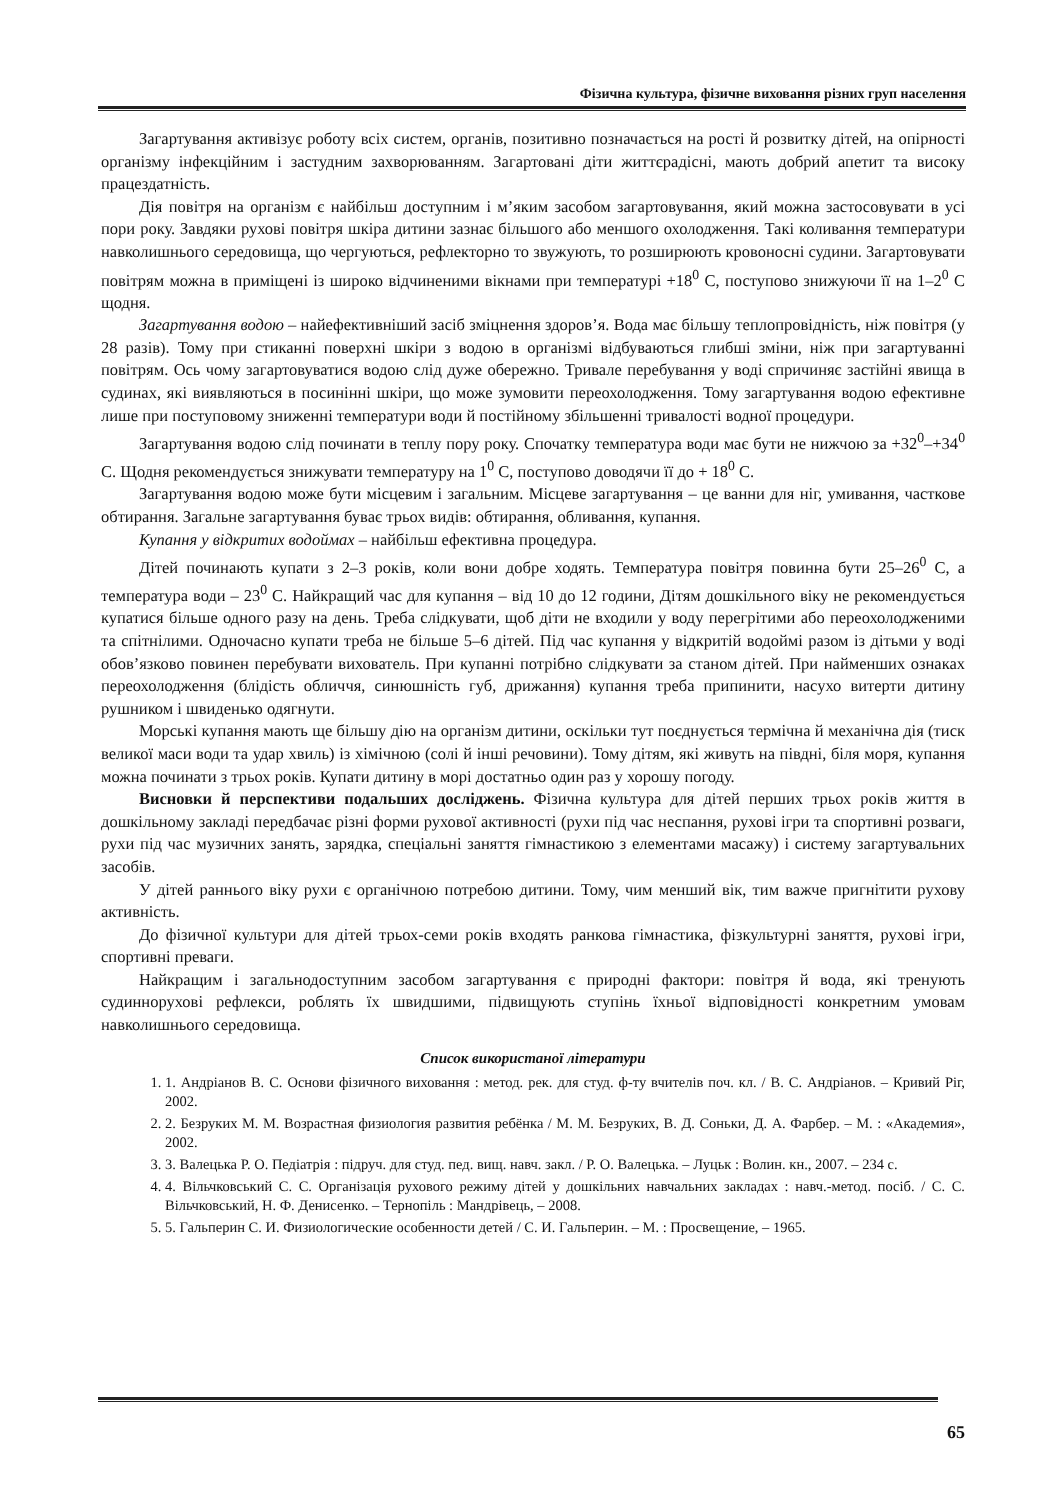Фізична культура, фізичне виховання різних груп населення
Загартування активізує роботу всіх систем, органів, позитивно позначається на рості й розвитку дітей, на опірності організму інфекційним і застудним захворюванням. Загартовані діти життєрадісні, мають добрий апетит та високу працездатність.
Дія повітря на організм є найбільш доступним і м’яким засобом загартовування, який можна застосовувати в усі пори року. Завдяки рухові повітря шкіра дитини зазнає більшого або меншого охолодження. Такі коливання температури навколишнього середовища, що чергуються, рефлекторно то звужують, то розширюють кровоносні судини. Загартовувати повітрям можна в приміщені із широко відчиненими вікнами при температурі +18<sup>0</sup> С, поступово знижуючи її на 1–2<sup>0</sup> С щодня.
Загартування водою – найефективніший засіб зміцнення здоров’я. Вода має більшу теплопровідність, ніж повітря (у 28 разів). Тому при стиканні поверхні шкіри з водою в організмі відбуваються глибші зміни, ніж при загартуванні повітрям. Ось чому загартовуватися водою слід дуже обережно. Тривале перебування у воді спричиняє застійні явища в судинах, які виявляються в посинінні шкіри, що може зумовити переохолодження. Тому загартування водою ефективне лише при поступовому зниженні температури води й постійному збільшенні тривалості водної процедури.
Загартування водою слід починати в теплу пору року. Спочатку температура води має бути не нижчою за +32<sup>0</sup>–+34<sup>0</sup> С. Щодня рекомендується знижувати температуру на 1<sup>0</sup> С, поступово доводячи її до + 18<sup>0</sup> С.
Загартування водою може бути місцевим і загальним. Місцеве загартування – це ванни для ніг, умивання, часткове обтирання. Загальне загартування буває трьох видів: обтирання, обливання, купання.
Купання у відкритих водоймах – найбільш ефективна процедура.
Дітей починають купати з 2–3 років, коли вони добре ходять. Температура повітря повинна бути 25–26<sup>0</sup> С, а температура води – 23<sup>0</sup> С. Найкращий час для купання – від 10 до 12 години, Дітям дошкільного віку не рекомендується купатися більше одного разу на день. Треба слідкувати, щоб діти не входили у воду перегрітими або переохолодженими та спітнілими. Одночасно купати треба не більше 5–6 дітей. Під час купання у відкритій водоймі разом із дітьми у воді обов’язково повинен перебувати вихователь. При купанні потрібно слідкувати за станом дітей. При найменших ознаках переохолодження (блідість обличчя, синюшність губ, дрижання) купання треба припинити, насухо витерти дитину рушником і швиденько одягнути.
Морські купання мають ще більшу дію на організм дитини, оскільки тут поєднується термічна й механічна дія (тиск великої маси води та удар хвиль) із хімічною (солі й інші речовини). Тому дітям, які живуть на півдні, біля моря, купання можна починати з трьох років. Купати дитину в морі достатньо один раз у хорошу погоду.
Висновки й перспективи подальших досліджень. Фізична культура для дітей перших трьох років життя в дошкільному закладі передбачає різні форми рухової активності (рухи під час неспання, рухові ігри та спортивні розваги, рухи під час музичних занять, зарядка, спеціальні заняття гімнастикою з елементами масажу) і систему загартувальних засобів.
У дітей раннього віку рухи є органічною потребою дитини. Тому, чим менший вік, тим важче пригнітити рухову активність.
До фізичної культури для дітей трьох-семи років входять ранкова гімнастика, фізкультурні заняття, рухові ігри, спортивні преваги.
Найкращим і загальнодоступним засобом загартування є природні фактори: повітря й вода, які тренують судиннорухові рефлекси, роблять їх швидшими, підвищують ступінь їхньої відповідності конкретним умовам навколишнього середовища.
Список використаної літератури
1. 1. Андріанов В. С. Основи фізичного виховання : метод. рек. для студ. ф-ту вчителів поч. кл. / В. С. Андріанов. – Кривий Ріг, 2002.
2. 2. Безруких М. М. Возрастная физиология развития ребёнка / М. М. Безруких, В. Д. Соньки, Д. А. Фарбер. – М. : «Академия», 2002.
3. 3. Валецька Р. О. Педіатрія : підруч. для студ. пед. вищ. навч. закл. / Р. О. Валецька. – Луцьк : Волин. кн., 2007. – 234 с.
4. 4. Вільчковський С. С. Організація рухового режиму дітей у дошкільних навчальних закладах : навч.-метод. посіб. / С. С. Вільчковський, Н. Ф. Денисенко. – Тернопіль : Мандрівець, – 2008.
5. 5. Гальперин С. И. Физиологические особенности детей / С. И. Гальперин. – М. : Просвещение, – 1965.
65